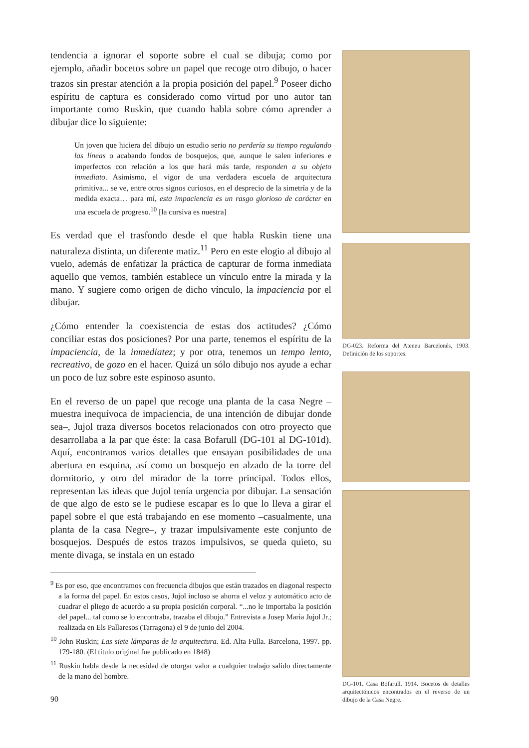tendencia a ignorar el soporte sobre el cual se dibuja; como por ejemplo, añadir bocetos sobre un papel que recoge otro dibujo, o hacer trazos sin prestar atención a la propia posición del papel.<sup>9</sup> Poseer dicho espíritu de captura es considerado como virtud por uno autor tan importante como Ruskin, que cuando habla sobre cómo aprender a dibujar dice lo siguiente:
Un joven que hiciera del dibujo un estudio serio no perdería su tiempo regulando las líneas o acabando fondos de bosquejos, que, aunque le salen inferiores e imperfectos con relación a los que hará más tarde, responden a su objeto inmediato. Asimismo, el vigor de una verdadera escuela de arquitectura primitiva... se ve, entre otros signos curiosos, en el desprecio de la simetría y de la medida exacta… para mí, esta impaciencia es un rasgo glorioso de carácter en una escuela de progreso.<sup>10</sup> [la cursiva es nuestra]
Es verdad que el trasfondo desde el que habla Ruskin tiene una naturaleza distinta, un diferente matiz.<sup>11</sup> Pero en este elogio al dibujo al vuelo, además de enfatizar la práctica de capturar de forma inmediata aquello que vemos, también establece un vínculo entre la mirada y la mano. Y sugiere como origen de dicho vínculo, la impaciencia por el dibujar.
¿Cómo entender la coexistencia de estas dos actitudes? ¿Cómo conciliar estas dos posiciones? Por una parte, tenemos el espíritu de la impaciencia, de la inmediatez; y por otra, tenemos un tempo lento, recreativo, de gozo en el hacer. Quizá un sólo dibujo nos ayude a echar un poco de luz sobre este espinoso asunto.
En el reverso de un papel que recoge una planta de la casa Negre –muestra inequívoca de impaciencia, de una intención de dibujar donde sea–, Jujol traza diversos bocetos relacionados con otro proyecto que desarrollaba a la par que éste: la casa Bofarull (DG-101 al DG-101d). Aquí, encontramos varios detalles que ensayan posibilidades de una abertura en esquina, así como un bosquejo en alzado de la torre del dormitorio, y otro del mirador de la torre principal. Todos ellos, representan las ideas que Jujol tenía urgencia por dibujar. La sensación de que algo de esto se le pudiese escapar es lo que lo lleva a girar el papel sobre el que está trabajando en ese momento –casualmente, una planta de la casa Negre–, y trazar impulsivamente este conjunto de bosquejos. Después de estos trazos impulsivos, se queda quieto, su mente divaga, se instala en un estado
<sup>9</sup> Es por eso, que encontramos con frecuencia dibujos que están trazados en diagonal respecto a la forma del papel. En estos casos, Jujol incluso se ahorra el veloz y automático acto de cuadrar el pliego de acuerdo a su propia posición corporal. “...no le importaba la posición del papel... tal como se lo encontraba, trazaba el dibujo.” Entrevista a Josep Maria Jujol Jr.; realizada en Els Pallaresos (Tarragona) el 9 de junio del 2004.
<sup>10</sup> John Ruskin; Las siete lámparas de la arquitectura. Ed. Alta Fulla. Barcelona, 1997. pp. 179-180. (El título original fue publicado en 1848)
<sup>11</sup> Ruskin habla desde la necesidad de otorgar valor a cualquier trabajo salido directamente de la mano del hombre.
90
DG-023. Reforma del Ateneu Barcelonés, 1903. Definición de los soportes.
DG-101. Casa Bofarull, 1914. Bocetos de detalles arquitectónicos encontrados en el reverso de un dibujo de la Casa Negre.